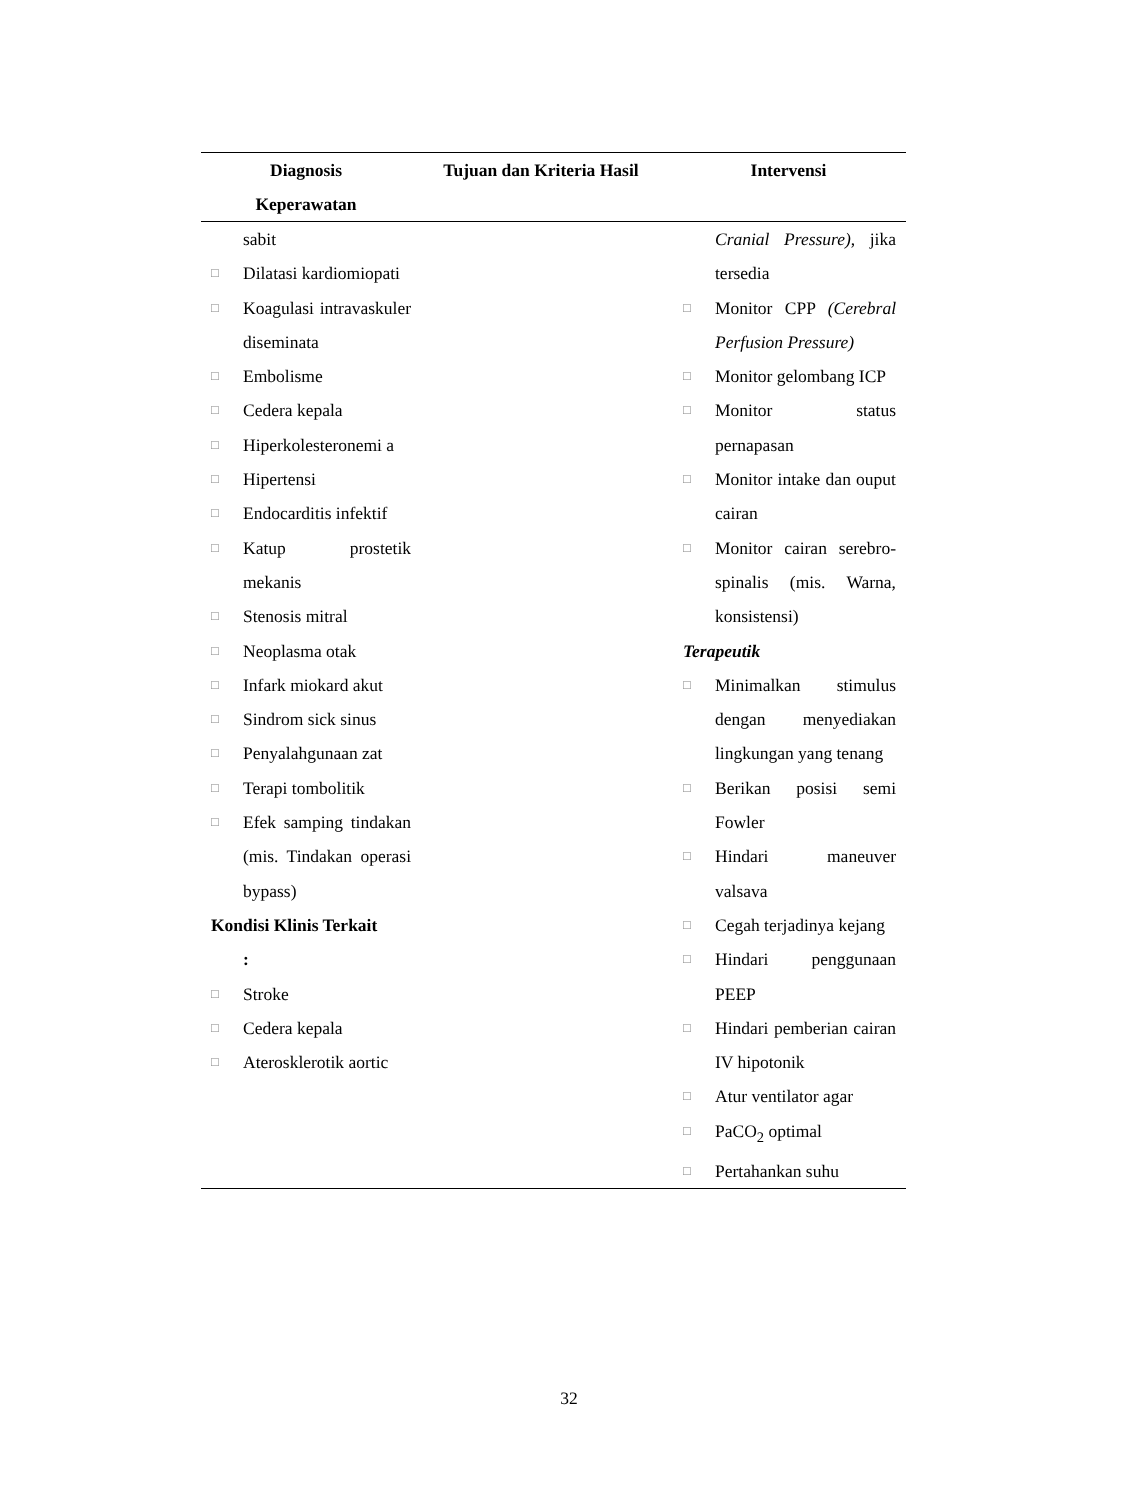| Diagnosis Keperawatan | Tujuan dan Kriteria Hasil | Intervensi |
| --- | --- | --- |
| sabit □ Dilatasi kardiomiopati □ Koagulasi intravaskuler diseminata □ Embolisme □ Cedera kepala □ Hiperkolesteronemi a □ Hipertensi □ Endocarditis infektif □ Katup prostetik mekanis □ Stenosis mitral □ Neoplasma otak □ Infark miokard akut □ Sindrom sick sinus □ Penyalahgunaan zat □ Terapi tombolitik □ Efek samping tindakan (mis. Tindakan operasi bypass) Kondisi Klinis Terkait : □ Stroke □ Cedera kepala □ Aterosklerotik aortic | | Cranial Pressure) , jika tersedia □ Monitor CPP (Cerebral Perfusion Pressure) □ Monitor gelombang ICP □ Monitor status pernapasan □ Monitor intake dan ouput cairan □ Monitor cairan serebro-spinalis (mis. Warna, konsistensi) Terapeutik □ Minimalkan stimulus dengan menyediakan lingkungan yang tenang □ Berikan posisi semi Fowler □ Hindari maneuver valsava □ Cegah terjadinya kejang □ Hindari penggunaan PEEP □ Hindari pemberian cairan IV hipotonik □ Atur ventilator agar □ PaCO<sub>2</sub> optimal □ Pertahankan suhu |
32